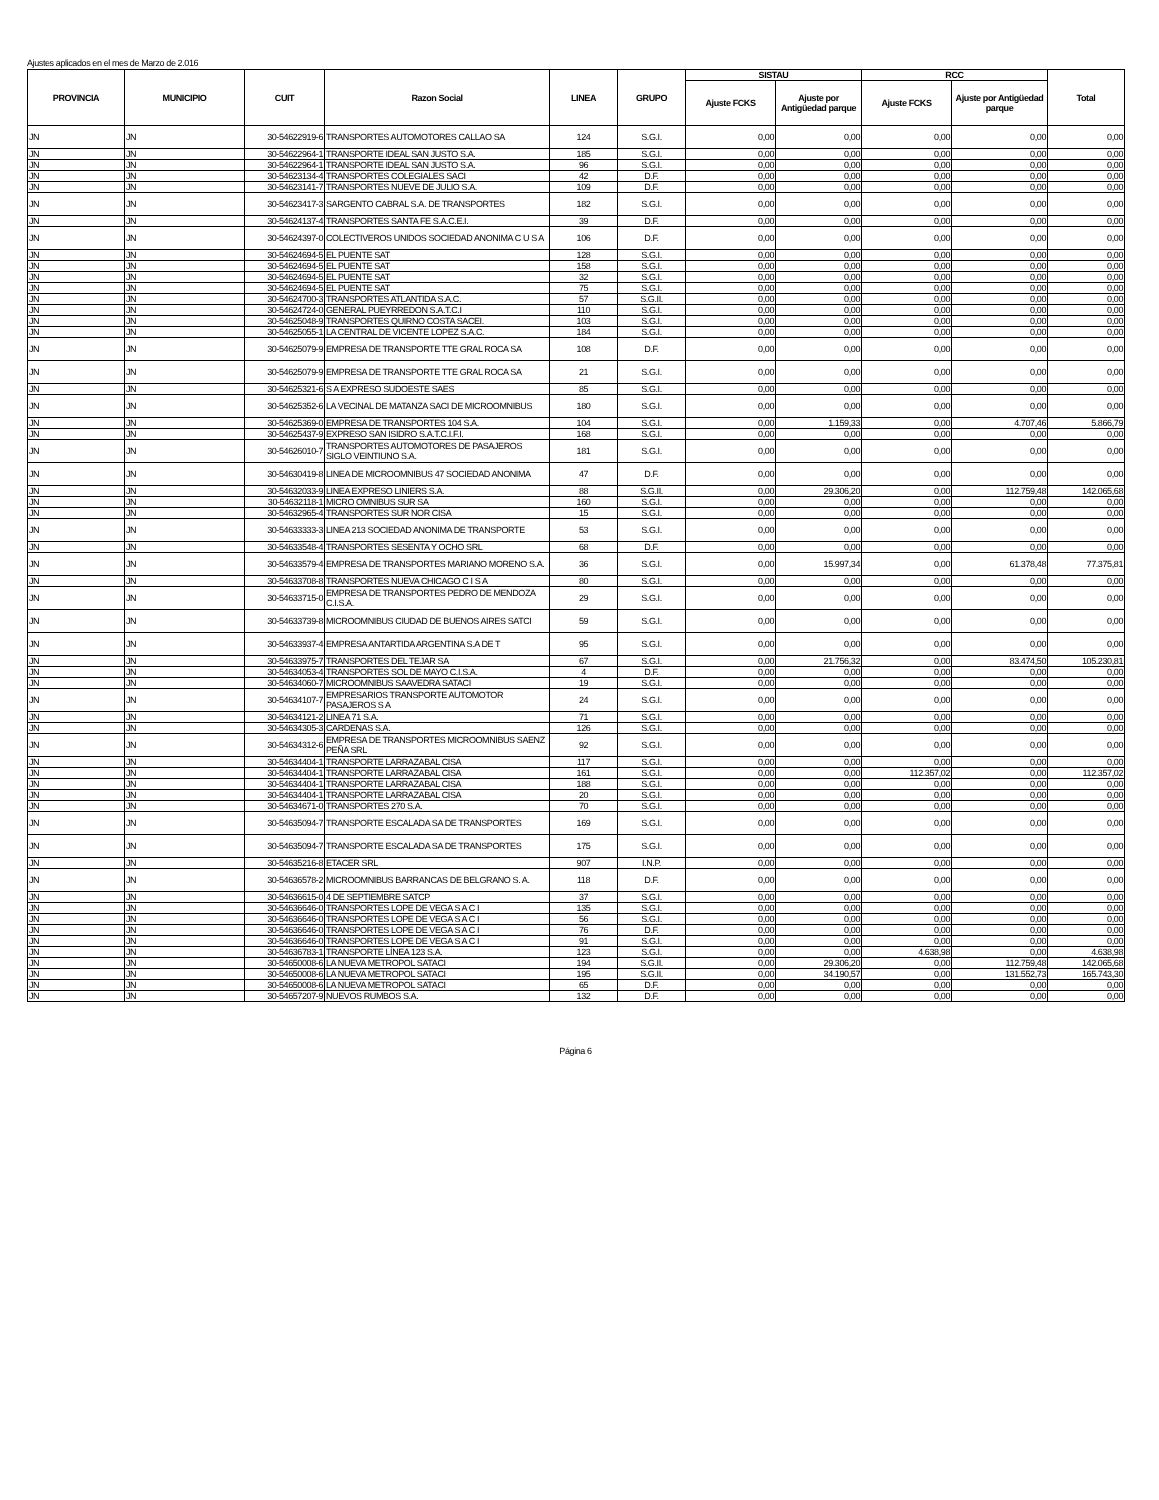Ajustes aplicados en el mes de Marzo de 2.016
| PROVINCIA | MUNICIPIO | CUIT | Razon Social | LINEA | GRUPO | SISTAU | | RCC | | Total |
| --- | --- | --- | --- | --- | --- | --- | --- | --- | --- | --- |
| | | | | | | Ajuste FCKS | Ajuste por Antigüedad parque | Ajuste FCKS | Ajuste por Antigüedad parque | |
| JN | JN | 30-54622919-6 | TRANSPORTES AUTOMOTORES CALLAO SA | 124 | S.G.I. | 0,00 | 0,00 | 0,00 | 0,00 | 0,00 |
| JN | JN | 30-54622964-1 | TRANSPORTE IDEAL SAN JUSTO S.A. | 185 | S.G.I. | 0,00 | 0,00 | 0,00 | 0,00 | 0,00 |
| JN | JN | 30-54622964-1 | TRANSPORTE IDEAL SAN JUSTO S.A. | 96 | S.G.I. | 0,00 | 0,00 | 0,00 | 0,00 | 0,00 |
| JN | JN | 30-54623134-4 | TRANSPORTES COLEGIALES SACI | 42 | D.F. | 0,00 | 0,00 | 0,00 | 0,00 | 0,00 |
| JN | JN | 30-54623141-7 | TRANSPORTES NUEVE DE JULIO S.A. | 109 | D.F. | 0,00 | 0,00 | 0,00 | 0,00 | 0,00 |
| JN | JN | 30-54623417-3 | SARGENTO CABRAL S.A. DE TRANSPORTES | 182 | S.G.I. | 0,00 | 0,00 | 0,00 | 0,00 | 0,00 |
| JN | JN | 30-54624137-4 | TRANSPORTES SANTA FE S.A.C.E.I. | 39 | D.F. | 0,00 | 0,00 | 0,00 | 0,00 | 0,00 |
| JN | JN | 30-54624397-0 | COLECTIVEROS UNIDOS SOCIEDAD ANONIMA C U S A | 106 | D.F. | 0,00 | 0,00 | 0,00 | 0,00 | 0,00 |
| JN | JN | 30-54624694-5 | EL PUENTE SAT | 128 | S.G.I. | 0,00 | 0,00 | 0,00 | 0,00 | 0,00 |
| JN | JN | 30-54624694-5 | EL PUENTE SAT | 158 | S.G.I. | 0,00 | 0,00 | 0,00 | 0,00 | 0,00 |
| JN | JN | 30-54624694-5 | EL PUENTE SAT | 32 | S.G.I. | 0,00 | 0,00 | 0,00 | 0,00 | 0,00 |
| JN | JN | 30-54624694-5 | EL PUENTE SAT | 75 | S.G.I. | 0,00 | 0,00 | 0,00 | 0,00 | 0,00 |
| JN | JN | 30-54624700-3 | TRANSPORTES ATLANTIDA S.A.C. | 57 | S.G.II. | 0,00 | 0,00 | 0,00 | 0,00 | 0,00 |
| JN | JN | 30-54624724-0 | GENERAL PUEYRREDON S.A.T.C.I | 110 | S.G.I. | 0,00 | 0,00 | 0,00 | 0,00 | 0,00 |
| JN | JN | 30-54625048-9 | TRANSPORTES QUIRNO COSTA SACEI. | 103 | S.G.I. | 0,00 | 0,00 | 0,00 | 0,00 | 0,00 |
| JN | JN | 30-54625055-1 | LA CENTRAL DE VICENTE LOPEZ S.A.C. | 184 | S.G.I. | 0,00 | 0,00 | 0,00 | 0,00 | 0,00 |
| JN | JN | 30-54625079-9 | EMPRESA DE TRANSPORTE TTE GRAL ROCA SA | 108 | D.F. | 0,00 | 0,00 | 0,00 | 0,00 | 0,00 |
| JN | JN | 30-54625079-9 | EMPRESA DE TRANSPORTE TTE GRAL ROCA SA | 21 | S.G.I. | 0,00 | 0,00 | 0,00 | 0,00 | 0,00 |
| JN | JN | 30-54625321-6 | S A EXPRESO SUDOESTE SAES | 85 | S.G.I. | 0,00 | 0,00 | 0,00 | 0,00 | 0,00 |
| JN | JN | 30-54625352-6 | LA VECINAL DE MATANZA SACI DE MICROOMNIBUS | 180 | S.G.I. | 0,00 | 0,00 | 0,00 | 0,00 | 0,00 |
| JN | JN | 30-54625369-0 | EMPRESA DE TRANSPORTES 104 S.A. | 104 | S.G.I. | 0,00 | 1.159,33 | 0,00 | 4.707,46 | 5.866,79 |
| JN | JN | 30-54625437-9 | EXPRESO SAN ISIDRO S.A.T.C.I.F.I. | 168 | S.G.I. | 0,00 | 0,00 | 0,00 | 0,00 | 0,00 |
| JN | JN | 30-54626010-7 | TRANSPORTES AUTOMOTORES DE PASAJEROS SIGLO VEINTIUNO S.A. | 181 | S.G.I. | 0,00 | 0,00 | 0,00 | 0,00 | 0,00 |
| JN | JN | 30-54630419-8 | LINEA DE MICROOMNIBUS 47 SOCIEDAD ANONIMA | 47 | D.F. | 0,00 | 0,00 | 0,00 | 0,00 | 0,00 |
| JN | JN | 30-54632033-9 | LINEA EXPRESO LINIERS S.A. | 88 | S.G.II. | 0,00 | 29.306,20 | 0,00 | 112.759,48 | 142.065,68 |
| JN | JN | 30-54632118-1 | MICRO OMNIBUS SUR SA | 160 | S.G.I. | 0,00 | 0,00 | 0,00 | 0,00 | 0,00 |
| JN | JN | 30-54632965-4 | TRANSPORTES SUR NOR CISA | 15 | S.G.I. | 0,00 | 0,00 | 0,00 | 0,00 | 0,00 |
| JN | JN | 30-54633333-3 | LINEA 213 SOCIEDAD ANONIMA DE TRANSPORTE | 53 | S.G.I. | 0,00 | 0,00 | 0,00 | 0,00 | 0,00 |
| JN | JN | 30-54633548-4 | TRANSPORTES SESENTA Y OCHO SRL | 68 | D.F. | 0,00 | 0,00 | 0,00 | 0,00 | 0,00 |
| JN | JN | 30-54633579-4 | EMPRESA DE TRANSPORTES MARIANO MORENO S.A. | 36 | S.G.I. | 0,00 | 15.997,34 | 0,00 | 61.378,48 | 77.375,81 |
| JN | JN | 30-54633708-8 | TRANSPORTES NUEVA CHICAGO C I S A | 80 | S.G.I. | 0,00 | 0,00 | 0,00 | 0,00 | 0,00 |
| JN | JN | 30-54633715-0 | EMPRESA DE TRANSPORTES PEDRO DE MENDOZA C.I.S.A. | 29 | S.G.I. | 0,00 | 0,00 | 0,00 | 0,00 | 0,00 |
| JN | JN | 30-54633739-8 | MICROOMNIBUS CIUDAD DE BUENOS AIRES SATCI | 59 | S.G.I. | 0,00 | 0,00 | 0,00 | 0,00 | 0,00 |
| JN | JN | 30-54633937-4 | EMPRESA ANTARTIDA ARGENTINA S.A DE T | 95 | S.G.I. | 0,00 | 0,00 | 0,00 | 0,00 | 0,00 |
| JN | JN | 30-54633975-7 | TRANSPORTES DEL TEJAR SA | 67 | S.G.I. | 0,00 | 21.756,32 | 0,00 | 83.474,50 | 105.230,81 |
| JN | JN | 30-54634053-4 | TRANSPORTES SOL DE MAYO C.I.S.A. | 4 | D.F. | 0,00 | 0,00 | 0,00 | 0,00 | 0,00 |
| JN | JN | 30-54634060-7 | MICROOMNIBUS SAAVEDRA SATACI | 19 | S.G.I. | 0,00 | 0,00 | 0,00 | 0,00 | 0,00 |
| JN | JN | 30-54634107-7 | EMPRESARIOS TRANSPORTE AUTOMOTOR PASAJEROS S A | 24 | S.G.I. | 0,00 | 0,00 | 0,00 | 0,00 | 0,00 |
| JN | JN | 30-54634121-2 | LINEA 71 S.A. | 71 | S.G.I. | 0,00 | 0,00 | 0,00 | 0,00 | 0,00 |
| JN | JN | 30-54634305-3 | CARDENAS S.A. | 126 | S.G.I. | 0,00 | 0,00 | 0,00 | 0,00 | 0,00 |
| JN | JN | 30-54634312-6 | EMPRESA DE TRANSPORTES MICROOMNIBUS SAENZ PEÑA SRL | 92 | S.G.I. | 0,00 | 0,00 | 0,00 | 0,00 | 0,00 |
| JN | JN | 30-54634404-1 | TRANSPORTE LARRAZABAL CISA | 117 | S.G.I. | 0,00 | 0,00 | 0,00 | 0,00 | 0,00 |
| JN | JN | 30-54634404-1 | TRANSPORTE LARRAZABAL CISA | 161 | S.G.I. | 0,00 | 0,00 | 112.357,02 | 0,00 | 112.357,02 |
| JN | JN | 30-54634404-1 | TRANSPORTE LARRAZABAL CISA | 188 | S.G.I. | 0,00 | 0,00 | 0,00 | 0,00 | 0,00 |
| JN | JN | 30-54634404-1 | TRANSPORTE LARRAZABAL CISA | 20 | S.G.I. | 0,00 | 0,00 | 0,00 | 0,00 | 0,00 |
| JN | JN | 30-54634671-0 | TRANSPORTES 270 S.A. | 70 | S.G.I. | 0,00 | 0,00 | 0,00 | 0,00 | 0,00 |
| JN | JN | 30-54635094-7 | TRANSPORTE ESCALADA SA DE TRANSPORTES | 169 | S.G.I. | 0,00 | 0,00 | 0,00 | 0,00 | 0,00 |
| JN | JN | 30-54635094-7 | TRANSPORTE ESCALADA SA DE TRANSPORTES | 175 | S.G.I. | 0,00 | 0,00 | 0,00 | 0,00 | 0,00 |
| JN | JN | 30-54635216-8 | ETACER SRL | 907 | I.N.P. | 0,00 | 0,00 | 0,00 | 0,00 | 0,00 |
| JN | JN | 30-54636578-2 | MICROOMNIBUS BARRANCAS DE BELGRANO S. A. | 118 | D.F. | 0,00 | 0,00 | 0,00 | 0,00 | 0,00 |
| JN | JN | 30-54636615-0 | 4 DE SEPTIEMBRE SATCP | 37 | S.G.I. | 0,00 | 0,00 | 0,00 | 0,00 | 0,00 |
| JN | JN | 30-54636646-0 | TRANSPORTES LOPE DE VEGA S A C I | 135 | S.G.I. | 0,00 | 0,00 | 0,00 | 0,00 | 0,00 |
| JN | JN | 30-54636646-0 | TRANSPORTES LOPE DE VEGA S A C I | 56 | S.G.I. | 0,00 | 0,00 | 0,00 | 0,00 | 0,00 |
| JN | JN | 30-54636646-0 | TRANSPORTES LOPE DE VEGA S A C I | 76 | D.F. | 0,00 | 0,00 | 0,00 | 0,00 | 0,00 |
| JN | JN | 30-54636646-0 | TRANSPORTES LOPE DE VEGA S A C I | 91 | S.G.I. | 0,00 | 0,00 | 0,00 | 0,00 | 0,00 |
| JN | JN | 30-54636783-1 | TRANSPORTE LÍNEA 123 S.A. | 123 | S.G.I. | 0,00 | 0,00 | 4.638,98 | 0,00 | 4.638,98 |
| JN | JN | 30-54650008-6 | LA NUEVA METROPOL SATACI | 194 | S.G.II. | 0,00 | 29.306,20 | 0,00 | 112.759,48 | 142.065,68 |
| JN | JN | 30-54650008-6 | LA NUEVA METROPOL SATACI | 195 | S.G.II. | 0,00 | 34.190,57 | 0,00 | 131.552,73 | 165.743,30 |
| JN | JN | 30-54650008-6 | LA NUEVA METROPOL SATACI | 65 | D.F. | 0,00 | 0,00 | 0,00 | 0,00 | 0,00 |
| JN | JN | 30-54657207-9 | NUEVOS RUMBOS S.A. | 132 | D.F. | 0,00 | 0,00 | 0,00 | 0,00 | 0,00 |
Página 6